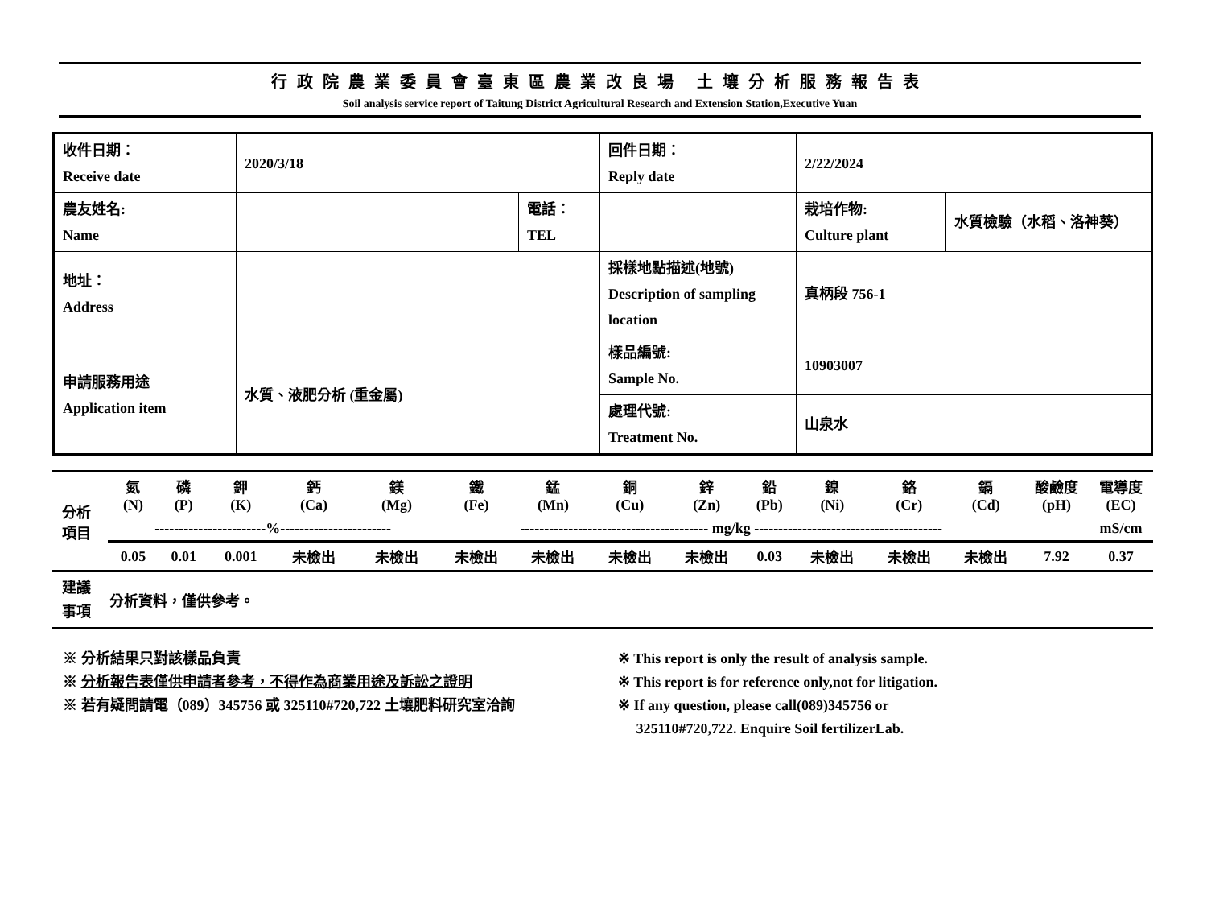行政院農業委員會臺東區農業改良場 土壤分析服務報告表
Soil analysis service report of Taitung District Agricultural Research and Extension Station,Executive Yuan
| 收件日期： Receive date | 2020/3/18 | | 回件日期： Reply date | 2/22/2024 | |
| 農友姓名: Name | | 電話： TEL | | 栽培作物: Culture plant | 水質檢驗（水稻、洛神葵） |
| 地址： Address | | | 採樣地點描述(地號) Description of sampling location | 真柄段 756-1 | |
| 申請服務用途 Application item | 水質、液肥分析 (重金屬) | | 樣品編號: Sample No. | 10903007 | |
| | | | 處理代號: Treatment No. | 山泉水 | |
| 分析 項目 | 氮 (N) | 磷 (P) | 鉀 (K) | 鈣 (Ca) | 鎂 (Mg) | 鐵 (Fe) | 錳 (Mn) | 銅 (Cu) | 鋅 (Zn) | 鉛 (Pb) | 鎳 (Ni) | 鉻 (Cr) | 鎘 (Cd) | 酸鹼度 (pH) | 電導度 (EC) |
| | -----------------------%----------------------- | | | | | --------------------------------------- mg/kg --------------------------------------- | | | | | | | | | mS/cm |
| | 0.05 | 0.01 | 0.001 | 未檢出 | 未檢出 | 未檢出 | 未檢出 | 未檢出 | 未檢出 | 0.03 | 未檢出 | 未檢出 | 未檢出 | 7.92 | 0.37 |
| 建議 事項 | 分析資料，僅供參考。 | | | | | | | | | | | | | | |
※ 分析結果只對該樣品負責
※ 分析報告表僅供申請者參考，不得作為商業用途及訴訟之證明
※ 若有疑問請電（089）345756 或 325110#720,722 土壤肥料研究室洽詢
※ This report is only the result of analysis sample.
※ This report is for reference only,not for litigation.
※ If any question, please call(089)345756 or
325110#720,722. Enquire Soil fertilizerLab.